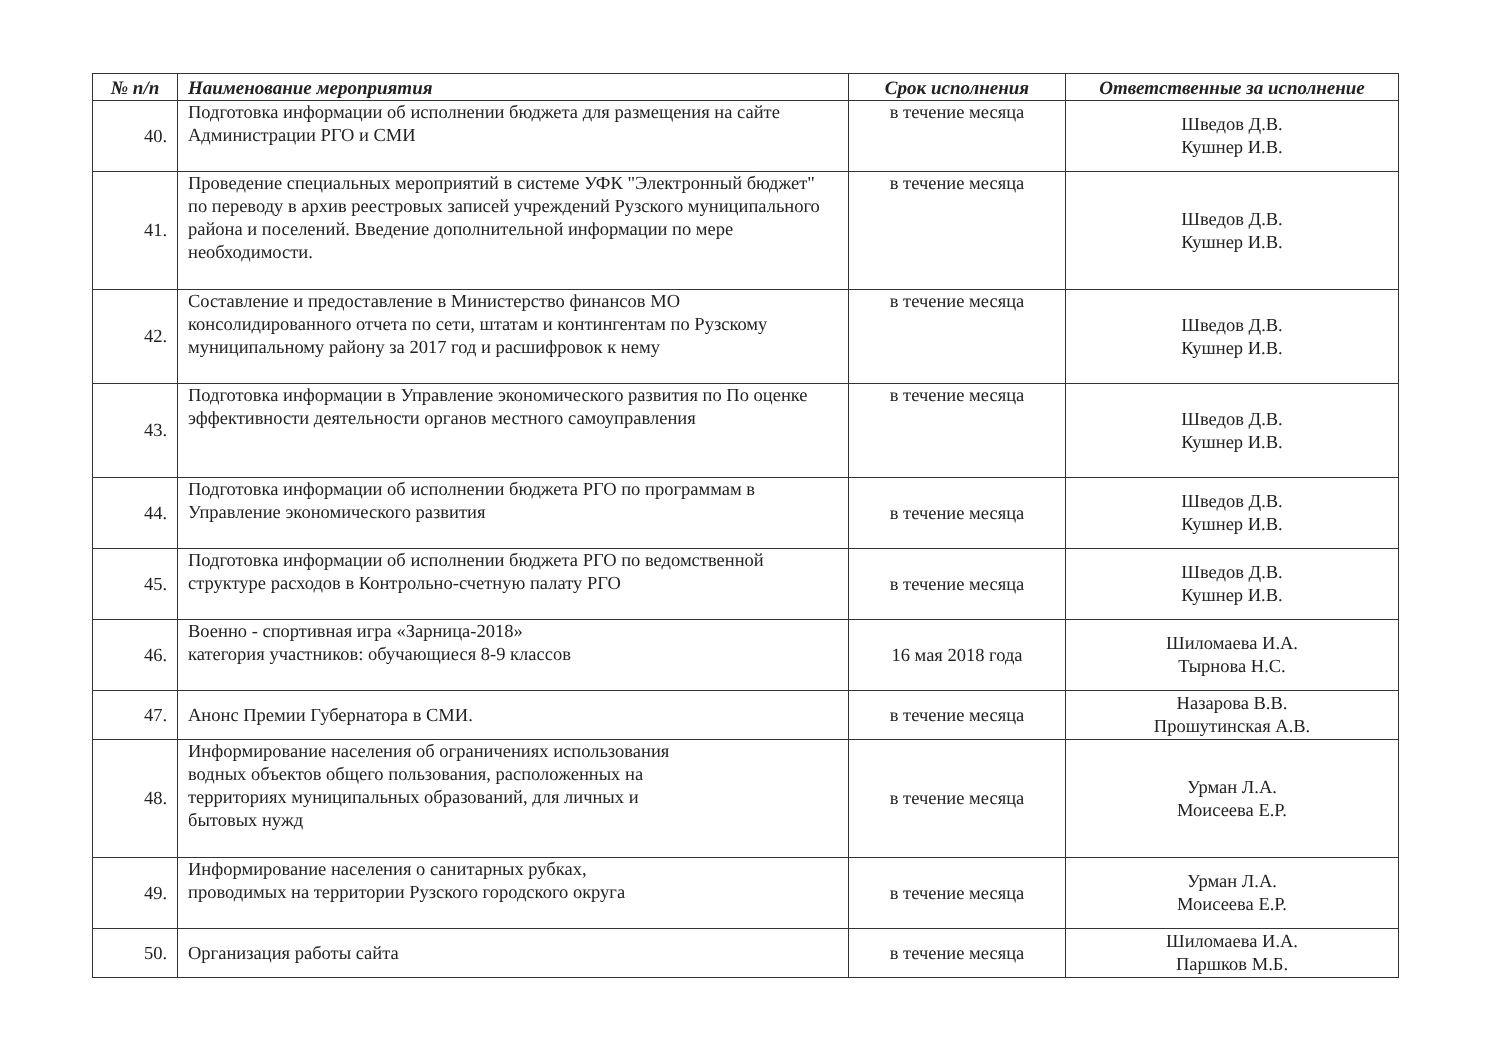| № п/п | Наименование мероприятия | Срок исполнения | Ответственные за исполнение |
| --- | --- | --- | --- |
| 40. | Подготовка информации об исполнении бюджета для размещения на сайте Администрации РГО и СМИ | в течение месяца | Шведов Д.В. Кушнер И.В. |
| 41. | Проведение специальных мероприятий в системе УФК "Электронный бюджет" по переводу в архив реестровых записей учреждений Рузского муниципального района и поселений. Введение дополнительной информации по мере необходимости. | в течение месяца | Шведов Д.В. Кушнер И.В. |
| 42. | Составление и предоставление в Министерство финансов МО консолидированного отчета по сети, штатам и контингентам по Рузскому муниципальному району за 2017 год и расшифровок к нему | в течение месяца | Шведов Д.В. Кушнер И.В. |
| 43. | Подготовка информации в Управление экономического развития по По оценке эффективности деятельности органов местного самоуправления | в течение месяца | Шведов Д.В. Кушнер И.В. |
| 44. | Подготовка информации об исполнении бюджета РГО по программам в Управление экономического развития | в течение месяца | Шведов Д.В. Кушнер И.В. |
| 45. | Подготовка информации об исполнении бюджета РГО по ведомственной структуре расходов в Контрольно-счетную палату РГО | в течение месяца | Шведов Д.В. Кушнер И.В. |
| 46. | Военно - спортивная игра «Зарница-2018» категория участников: обучающиеся 8-9 классов | 16 мая 2018 года | Шиломаева И.А. Тырнова Н.С. |
| 47. | Анонс Премии Губернатора в СМИ. | в течение месяца | Назарова В.В. Прошутинская А.В. |
| 48. | Информирование населения об ограничениях использования водных объектов общего пользования, расположенных на территориях муниципальных образований, для личных и бытовых нужд | в течение месяца | Урман Л.А. Моисеева Е.Р. |
| 49. | Информирование населения о санитарных рубках, проводимых на территории Рузского городского округа | в течение месяца | Урман Л.А. Моисеева Е.Р. |
| 50. | Организация работы сайта | в течение месяца | Шиломаева И.А. Паршков М.Б. |